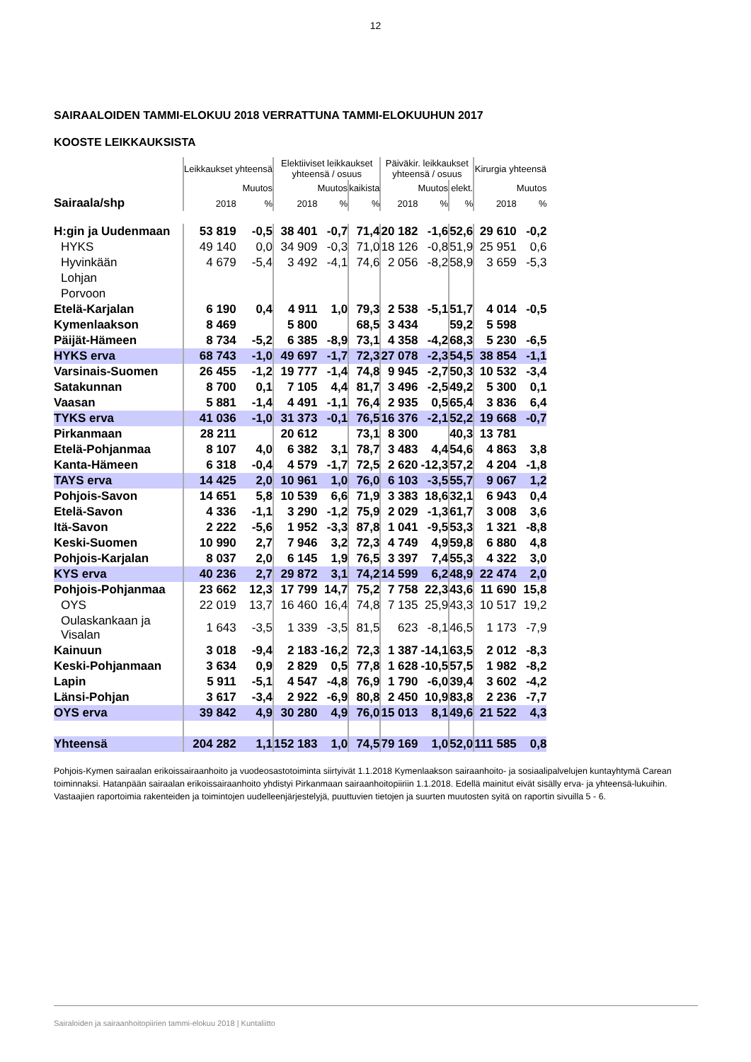12
SAIRAALOIDEN TAMMI-ELOKUU 2018 VERRATTUNA TAMMI-ELOKUUHUN 2017
KOOSTE LEIKKAUKSISTA
| | Leikkaukset yhteensä | | Elektiiviset leikkaukset yhteensä / osuus | | | Päiväkir. leikkaukset yhteensä / osuus | | | Kirurgia yhteensä | |
| --- | --- | --- | --- | --- | --- | --- | --- | --- | --- | --- |
| | | Muutos | | Muutos | kaikista | | Muutos | elekt. | | Muutos |
| Sairaala/shp | 2018 | % | 2018 | % | % | 2018 | % | % | 2018 | % |
| H:gin ja Uudenmaan | 53 819 | -0,5 | 38 401 | -0,7 | 71,4 | 20 182 | -1,6 | 52,6 | 29 610 | -0,2 |
| HYKS | 49 140 | 0,0 | 34 909 | -0,3 | 71,0 | 18 126 | -0,8 | 51,9 | 25 951 | 0,6 |
| Hyvinkään | 4 679 | -5,4 | 3 492 | -4,1 | 74,6 | 2 056 | -8,2 | 58,9 | 3 659 | -5,3 |
| Lohjan | | | | | | | | | | |
| Porvoon | | | | | | | | | | |
| Etelä-Karjalan | 6 190 | 0,4 | 4 911 | 1,0 | 79,3 | 2 538 | -5,1 | 51,7 | 4 014 | -0,5 |
| Kymenlaakson | 8 469 | | 5 800 | | 68,5 | 3 434 | | 59,2 | 5 598 | |
| Päijät-Hämeen | 8 734 | -5,2 | 6 385 | -8,9 | 73,1 | 4 358 | -4,2 | 68,3 | 5 230 | -6,5 |
| HYKS erva | 68 743 | -1,0 | 49 697 | -1,7 | 72,3 | 27 078 | -2,3 | 54,5 | 38 854 | -1,1 |
| Varsinais-Suomen | 26 455 | -1,2 | 19 777 | -1,4 | 74,8 | 9 945 | -2,7 | 50,3 | 10 532 | -3,4 |
| Satakunnan | 8 700 | 0,1 | 7 105 | 4,4 | 81,7 | 3 496 | -2,5 | 49,2 | 5 300 | 0,1 |
| Vaasan | 5 881 | -1,4 | 4 491 | -1,1 | 76,4 | 2 935 | 0,5 | 65,4 | 3 836 | 6,4 |
| TYKS erva | 41 036 | -1,0 | 31 373 | -0,1 | 76,5 | 16 376 | -2,1 | 52,2 | 19 668 | -0,7 |
| Pirkanmaan | 28 211 | | 20 612 | | 73,1 | 8 300 | | 40,3 | 13 781 | |
| Etelä-Pohjanmaa | 8 107 | 4,0 | 6 382 | 3,1 | 78,7 | 3 483 | 4,4 | 54,6 | 4 863 | 3,8 |
| Kanta-Hämeen | 6 318 | -0,4 | 4 579 | -1,7 | 72,5 | 2 620 | -12,3 | 57,2 | 4 204 | -1,8 |
| TAYS erva | 14 425 | 2,0 | 10 961 | 1,0 | 76,0 | 6 103 | -3,5 | 55,7 | 9 067 | 1,2 |
| Pohjois-Savon | 14 651 | 5,8 | 10 539 | 6,6 | 71,9 | 3 383 | 18,6 | 32,1 | 6 943 | 0,4 |
| Etelä-Savon | 4 336 | -1,1 | 3 290 | -1,2 | 75,9 | 2 029 | -1,3 | 61,7 | 3 008 | 3,6 |
| Itä-Savon | 2 222 | -5,6 | 1 952 | -3,3 | 87,8 | 1 041 | -9,5 | 53,3 | 1 321 | -8,8 |
| Keski-Suomen | 10 990 | 2,7 | 7 946 | 3,2 | 72,3 | 4 749 | 4,9 | 59,8 | 6 880 | 4,8 |
| Pohjois-Karjalan | 8 037 | 2,0 | 6 145 | 1,9 | 76,5 | 3 397 | 7,4 | 55,3 | 4 322 | 3,0 |
| KYS erva | 40 236 | 2,7 | 29 872 | 3,1 | 74,2 | 14 599 | 6,2 | 48,9 | 22 474 | 2,0 |
| Pohjois-Pohjanmaa | 23 662 | 12,3 | 17 799 | 14,7 | 75,2 | 7 758 | 22,3 | 43,6 | 11 690 | 15,8 |
| OYS | 22 019 | 13,7 | 16 460 | 16,4 | 74,8 | 7 135 | 25,9 | 43,3 | 10 517 | 19,2 |
| Oulaskankaan ja Visalan | 1 643 | -3,5 | 1 339 | -3,5 | 81,5 | 623 | -8,1 | 46,5 | 1 173 | -7,9 |
| Kainuun | 3 018 | -9,4 | 2 183 | -16,2 | 72,3 | 1 387 | -14,1 | 63,5 | 2 012 | -8,3 |
| Keski-Pohjanmaan | 3 634 | 0,9 | 2 829 | 0,5 | 77,8 | 1 628 | -10,5 | 57,5 | 1 982 | -8,2 |
| Lapin | 5 911 | -5,1 | 4 547 | -4,8 | 76,9 | 1 790 | -6,0 | 39,4 | 3 602 | -4,2 |
| Länsi-Pohjan | 3 617 | -3,4 | 2 922 | -6,9 | 80,8 | 2 450 | 10,9 | 83,8 | 2 236 | -7,7 |
| OYS erva | 39 842 | 4,9 | 30 280 | 4,9 | 76,0 | 15 013 | 8,1 | 49,6 | 21 522 | 4,3 |
| Yhteensä | 204 282 | 1,1 | 152 183 | 1,0 | 74,5 | 79 169 | 1,0 | 52,0 | 111 585 | 0,8 |
Pohjois-Kymen sairaalan erikoissairaanhoito ja vuodeosastotoiminta siirtyivät 1.1.2018 Kymenlaakson sairaanhoito- ja sosiaalipalvelujen kuntayhtymä Carean toiminnaksi. Hatanpään sairaalan erikoissairaanhoito yhdistyi Pirkanmaan sairaanhoitopiiriin 1.1.2018. Edellä mainitut eivät sisälly erva- ja yhteensä-lukuihin.
Vastaajien raportoimia rakenteiden ja toimintojen uudelleenjärjestelyjä, puuttuvien tietojen ja suurten muutosten syitä on raportin sivuilla 5 - 6.
Sairaloiden ja sairaanhoitopiirien tammi-elokuu 2018 | Kuntaliitto